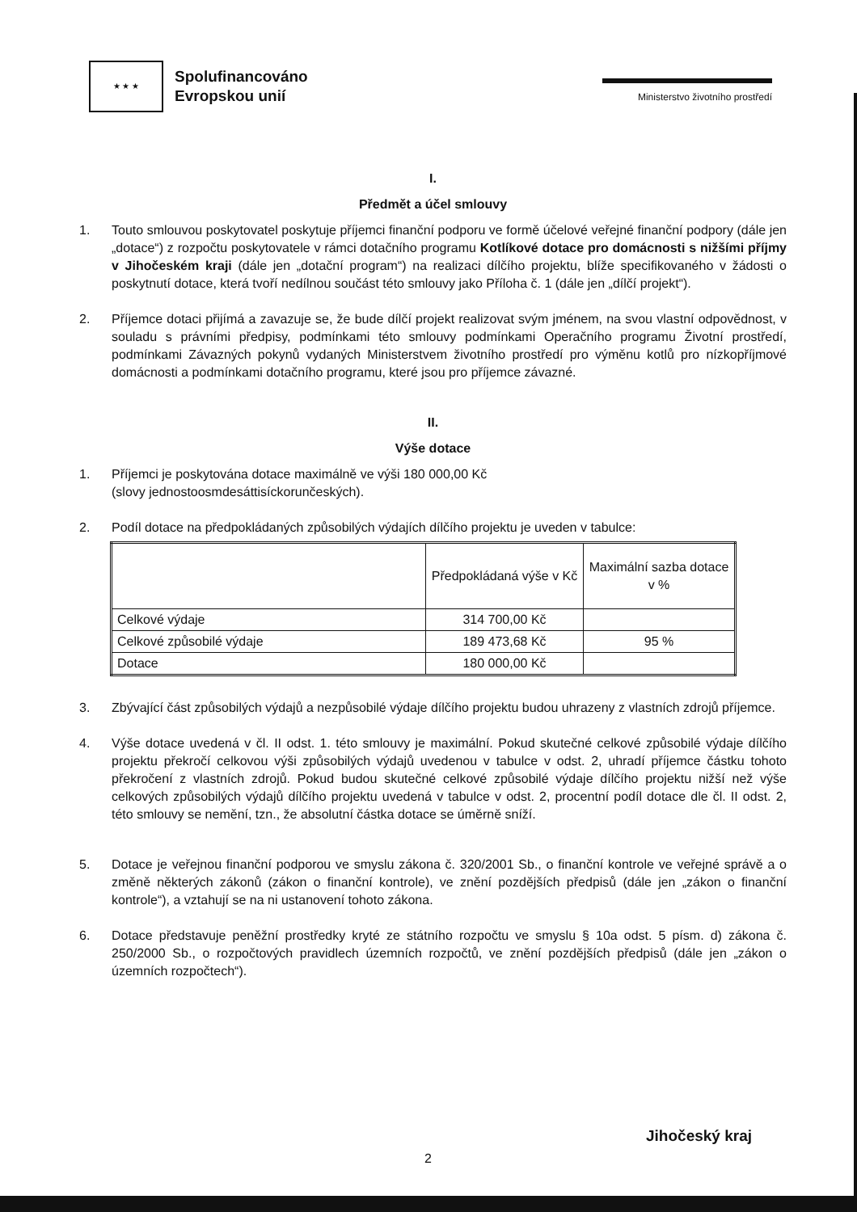★ ★ ★
Spolufinancováno
Evropskou unií
Ministerstvo životního prostředí
I.
Předmět a účel smlouvy
1. Touto smlouvou poskytovatel poskytuje příjemci finanční podporu ve formě účelové veřejné finanční podpory (dále jen „dotace“) z rozpočtu poskytovatele v rámci dotačního programu Kotlíkové dotace pro domácnosti s nižšími příjmy v Jihočeském kraji (dále jen „dotační program“) na realizaci dílčího projektu, blíže specifikovaného v žádosti o poskytnutí dotace, která tvoří nedílnou součást této smlouvy jako Příloha č. 1 (dále jen „dílčí projekt“).
2. Příjemce dotaci přijímá a zavazuje se, že bude dílčí projekt realizovat svým jménem, na svou vlastní odpovědnost, v souladu s právními předpisy, podmínkami této smlouvy podmínkami Operačního programu Životní prostředí, podmínkami Závazných pokynů vydaných Ministerstvem životního prostředí pro výměnu kotlů pro nízkopříjmové domácnosti a podmínkami dotačního programu, které jsou pro příjemce závazné.
II.
Výše dotace
1. Příjemci je poskytována dotace maximálně ve výši 180 000,00 Kč
(slovy jednostoosmdesáttisíckorunčeských).
2. Podíl dotace na předpokládaných způsobilých výdajích dílčího projektu je uveden v tabulce:
| | Předpokládaná výše v Kč | Maximální sazba dotace v % |
| --- | --- | --- |
| Celkové výdaje | 314 700,00 Kč | |
| Celkové způsobilé výdaje | 189 473,68 Kč | 95 % |
| Dotace | 180 000,00 Kč | |
3. Zbývající část způsobilých výdajů a nezpůsobilé výdaje dílčího projektu budou uhrazeny z vlastních zdrojů příjemce.
4. Výše dotace uvedená v čl. II odst. 1. této smlouvy je maximální. Pokud skutečné celkové způsobilé výdaje dílčího projektu překročí celkovou výši způsobilých výdajů uvedenou v tabulce v odst. 2, uhradí příjemce částku tohoto překročení z vlastních zdrojů. Pokud budou skutečné celkové způsobilé výdaje dílčího projektu nižší než výše celkových způsobilých výdajů dílčího projektu uvedená v tabulce v odst. 2, procentní podíl dotace dle čl. II odst. 2, této smlouvy se nemění, tzn., že absolutní částka dotace se úměrně sníží.
5. Dotace je veřejnou finanční podporou ve smyslu zákona č. 320/2001 Sb., o finanční kontrole ve veřejné správě a o změně některých zákonů (zákon o finanční kontrole), ve znění pozdějších předpisů (dále jen „zákon o finanční kontrole“), a vztahují se na ni ustanovení tohoto zákona.
6. Dotace představuje peněžní prostředky kryté ze státního rozpočtu ve smyslu § 10a odst. 5 písm. d) zákona č. 250/2000 Sb., o rozpočtových pravidlech územních rozpočtů, ve znění pozdějších předpisů (dále jen „zákon o územních rozpočtech“).
2
Jihočeský kraj